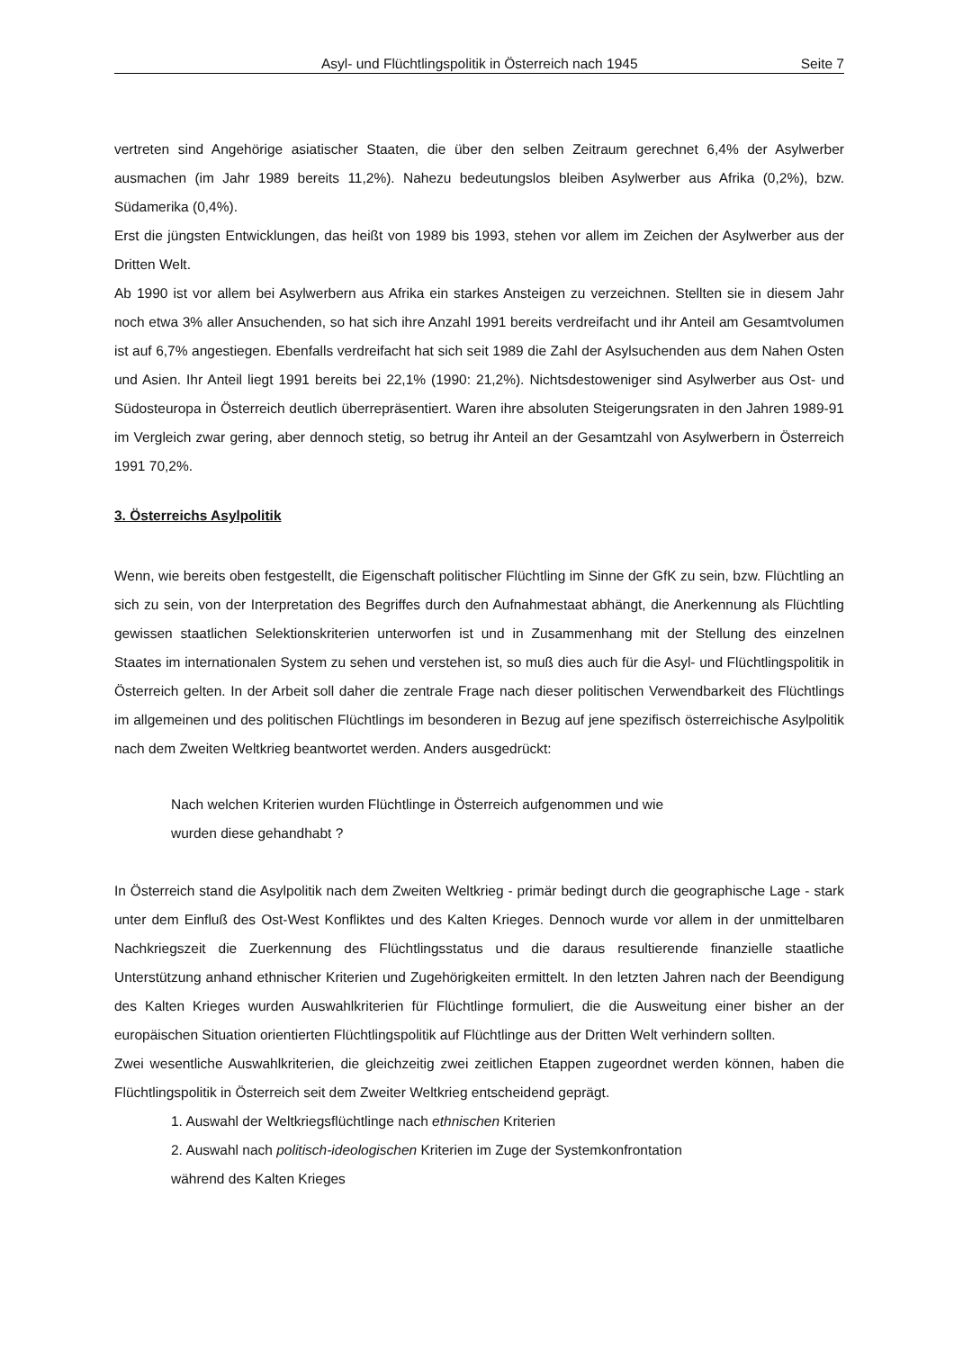Asyl- und Flüchtlingspolitik in Österreich nach 1945 Seite 7
vertreten sind Angehörige asiatischer Staaten, die über den selben Zeitraum gerechnet 6,4% der Asylwerber ausmachen (im Jahr 1989 bereits 11,2%). Nahezu bedeutungslos bleiben Asylwerber aus Afrika (0,2%), bzw. Südamerika (0,4%).
Erst die jüngsten Entwicklungen, das heißt von 1989 bis 1993, stehen vor allem im Zeichen der Asylwerber aus der Dritten Welt.
Ab 1990 ist vor allem bei Asylwerbern aus Afrika ein starkes Ansteigen zu verzeichnen. Stellten sie in diesem Jahr noch etwa 3% aller Ansuchenden, so hat sich ihre Anzahl 1991 bereits verdreifacht und ihr Anteil am Gesamtvolumen ist auf 6,7% angestiegen. Ebenfalls verdreifacht hat sich seit 1989 die Zahl der Asylsuchenden aus dem Nahen Osten und Asien. Ihr Anteil liegt 1991 bereits bei 22,1% (1990: 21,2%). Nichtsdestoweniger sind Asylwerber aus Ost- und Südosteuropa in Österreich deutlich überrepräsentiert. Waren ihre absoluten Steigerungsraten in den Jahren 1989-91 im Vergleich zwar gering, aber dennoch stetig, so betrug ihr Anteil an der Gesamtzahl von Asylwerbern in Österreich 1991 70,2%.
3. Österreichs Asylpolitik
Wenn, wie bereits oben festgestellt, die Eigenschaft politischer Flüchtling im Sinne der GfK zu sein, bzw. Flüchtling an sich zu sein, von der Interpretation des Begriffes durch den Aufnahmestaat abhängt, die Anerkennung als Flüchtling gewissen staatlichen Selektionskriterien unterworfen ist und in Zusammenhang mit der Stellung des einzelnen Staates im internationalen System zu sehen und verstehen ist, so muß dies auch für die Asyl- und Flüchtlingspolitik in Österreich gelten. In der Arbeit soll daher die zentrale Frage nach dieser politischen Verwendbarkeit des Flüchtlings im allgemeinen und des politischen Flüchtlings im besonderen in Bezug auf jene spezifisch österreichische Asylpolitik nach dem Zweiten Weltkrieg beantwortet werden. Anders ausgedrückt:
Nach welchen Kriterien wurden Flüchtlinge in Österreich aufgenommen und wie
wurden diese gehandhabt ?
In Österreich stand die Asylpolitik nach dem Zweiten Weltkrieg - primär bedingt durch die geographische Lage - stark unter dem Einfluß des Ost-West Konfliktes und des Kalten Krieges. Dennoch wurde vor allem in der unmittelbaren Nachkriegszeit die Zuerkennung des Flüchtlingsstatus und die daraus resultierende finanzielle staatliche Unterstützung anhand ethnischer Kriterien und Zugehörigkeiten ermittelt. In den letzten Jahren nach der Beendigung des Kalten Krieges wurden Auswahlkriterien für Flüchtlinge formuliert, die die Ausweitung einer bisher an der europäischen Situation orientierten Flüchtlingspolitik auf Flüchtlinge aus der Dritten Welt verhindern sollten.
Zwei wesentliche Auswahlkriterien, die gleichzeitig zwei zeitlichen Etappen zugeordnet werden können, haben die Flüchtlingspolitik in Österreich seit dem Zweiter Weltkrieg entscheidend geprägt.
1. Auswahl der Weltkriegsflüchtlinge nach ethnischen Kriterien
2. Auswahl nach politisch-ideologischen Kriterien im Zuge der Systemkonfrontation
während des Kalten Krieges